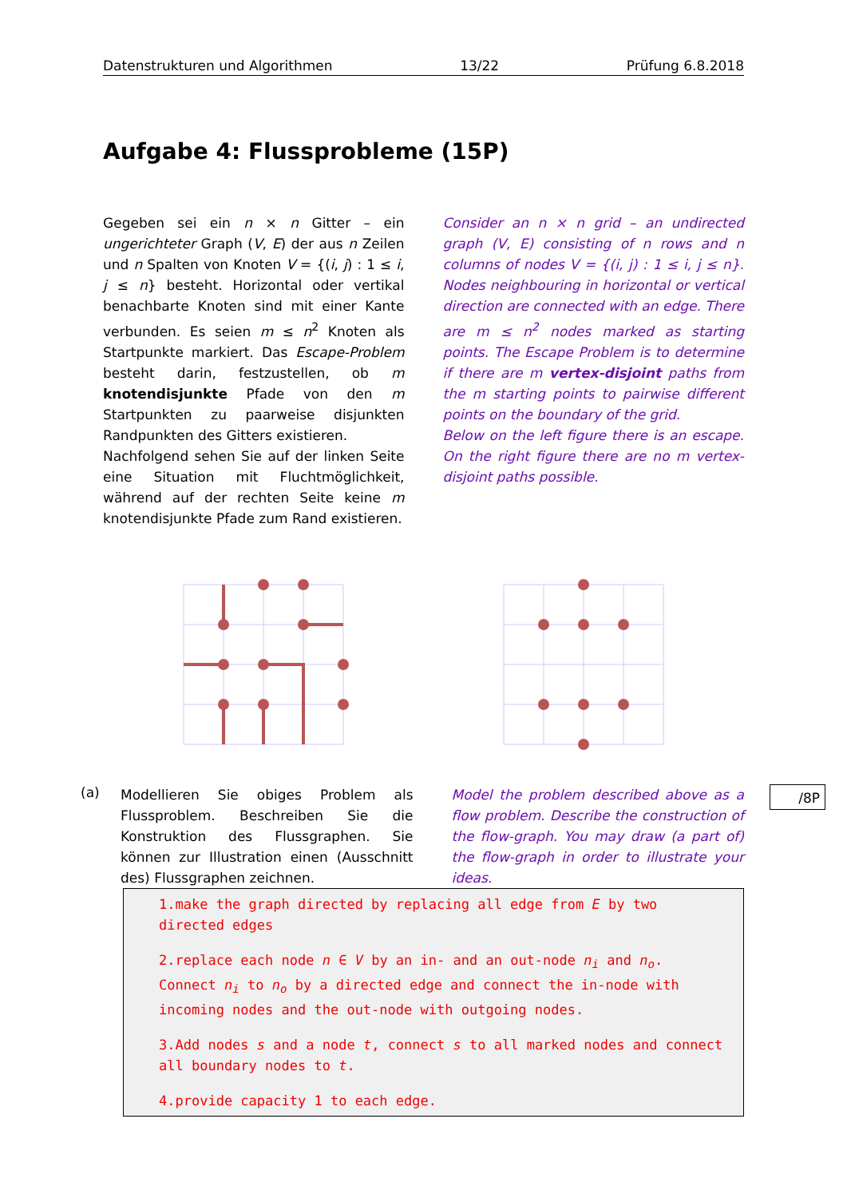Datenstrukturen und Algorithmen 13/22 Prüfung 6.8.2018
Aufgabe 4: Flussprobleme (15P)
Gegeben sei ein n × n Gitter – ein ungerichteter Graph (V, E) der aus n Zeilen und n Spalten von Knoten V = {(i, j) : 1 ≤ i, j ≤ n} besteht. Horizontal oder vertikal benachbarte Knoten sind mit einer Kante verbunden. Es seien m ≤ n<sup>2</sup> Knoten als Startpunkte markiert. Das Escape-Problem besteht darin, festzustellen, ob m knotendisjunkte Pfade von den m Startpunkten zu paarweise disjunkten Randpunkten des Gitters existieren.
Nachfolgend sehen Sie auf der linken Seite eine Situation mit Fluchtmöglichkeit, während auf der rechten Seite keine m knotendisjunkte Pfade zum Rand existieren.
Consider an n × n grid – an undirected graph (V, E) consisting of n rows and n columns of nodes V = {(i, j) : 1 ≤ i, j ≤ n}. Nodes neighbouring in horizontal or vertical direction are connected with an edge. There are m ≤ n<sup>2</sup> nodes marked as starting points. The Escape Problem is to determine if there are m vertex-disjoint paths from the m starting points to pairwise different points on the boundary of the grid.
Below on the left figure there is an escape. On the right figure there are no m vertex-disjoint paths possible.
(a)
Modellieren Sie obiges Problem als Flussproblem. Beschreiben Sie die Konstruktion des Flussgraphen. Sie können zur Illustration einen (Ausschnitt des) Flussgraphen zeichnen.
Model the problem described above as a flow problem. Describe the construction of the flow-graph. You may draw (a part of) the flow-graph in order to illustrate your ideas.
/8P
1.make the graph directed by replacing all edge from E by two directed edges
2.replace each node n ∈ V by an in- and an out-node n<sub>i</sub> and n<sub>o</sub>. Connect n<sub>i</sub> to n<sub>o</sub> by a directed edge and connect the in-node with incoming nodes and the out-node with outgoing nodes.
3.Add nodes s and a node t, connect s to all marked nodes and connect all boundary nodes to t.
4.provide capacity 1 to each edge.